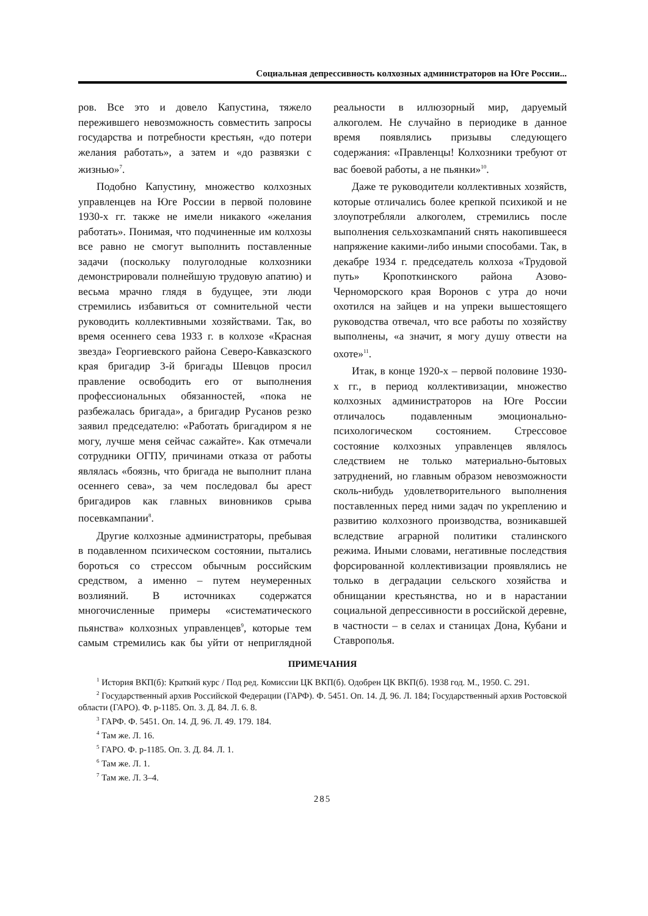Социальная депрессивность колхозных администраторов на Юге России...
ров. Все это и довело Капустина, тяжело пережившего невозможность совместить запросы государства и потребности крестьян, «до потери желания работать», а затем и «до развязки с жизнью»<sup>7</sup>.
Подобно Капустину, множество колхозных управленцев на Юге России в первой половине 1930-х гг. также не имели никакого «желания работать». Понимая, что подчиненные им колхозы все равно не смогут выполнить поставленные задачи (поскольку полуголодные колхозники демонстрировали полнейшую трудовую апатию) и весьма мрачно глядя в будущее, эти люди стремились избавиться от сомнительной чести руководить коллективными хозяйствами. Так, во время осеннего сева 1933 г. в колхозе «Красная звезда» Георгиевского района Северо-Кавказского края бригадир 3-й бригады Шевцов просил правление освободить его от выполнения профессиональных обязанностей, «пока не разбежалась бригада», а бригадир Русанов резко заявил председателю: «Работать бригадиром я не могу, лучше меня сейчас сажайте». Как отмечали сотрудники ОГПУ, причинами отказа от работы являлась «боязнь, что бригада не выполнит плана осеннего сева», за чем последовал бы арест бригадиров как главных виновников срыва посевкампании<sup>8</sup>.
Другие колхозные администраторы, пребывая в подавленном психическом состоянии, пытались бороться со стрессом обычным российским средством, а именно – путем неумеренных возлияний. В источниках содержатся многочисленные примеры «систематического пьянства» колхозных управленцев<sup>9</sup>, которые тем самым стремились как бы уйти от неприглядной реальности в иллюзорный мир, даруемый алкоголем. Не случайно в периодике в данное время появлялись призывы следующего содержания: «Правленцы! Колхозники требуют от вас боевой работы, а не пьянки»<sup>10</sup>.
Даже те руководители коллективных хозяйств, которые отличались более крепкой психикой и не злоупотребляли алкоголем, стремились после выполнения сельхозкампаний снять накопившееся напряжение какими-либо иными способами. Так, в декабре 1934 г. председатель колхоза «Трудовой путь» Кропоткинского района Азово-Черноморского края Воронов с утра до ночи охотился на зайцев и на упреки вышестоящего руководства отвечал, что все работы по хозяйству выполнены, «а значит, я могу душу отвести на охоте»<sup>11</sup>.
Итак, в конце 1920-х – первой половине 1930-х гг., в период коллективизации, множество колхозных администраторов на Юге России отличалось подавленным эмоционально-психологическом состоянием. Стрессовое состояние колхозных управленцев являлось следствием не только материально-бытовых затруднений, но главным образом невозможности сколь-нибудь удовлетворительного выполнения поставленных перед ними задач по укреплению и развитию колхозного производства, возникавшей вследствие аграрной политики сталинского режима. Иными словами, негативные последствия форсированной коллективизации проявлялись не только в деградации сельского хозяйства и обнищании крестьянства, но и в нарастании социальной депрессивности в российской деревне, в частности – в селах и станицах Дона, Кубани и Ставрополья.
ПРИМЕЧАНИЯ
<sup>1</sup> История ВКП(б): Краткий курс / Под ред. Комиссии ЦК ВКП(б). Одобрен ЦК ВКП(б). 1938 год. М., 1950. С. 291.
<sup>2</sup> Государственный архив Российской Федерации (ГАРФ). Ф. 5451. Оп. 14. Д. 96. Л. 184; Государственный архив Ростовской области (ГАРО). Ф. р-1185. Оп. 3. Д. 84. Л. 6. 8.
<sup>3</sup> ГАРФ. Ф. 5451. Оп. 14. Д. 96. Л. 49. 179. 184.
<sup>4</sup> Там же. Л. 16.
<sup>5</sup> ГАРО. Ф. р-1185. Оп. 3. Д. 84. Л. 1.
<sup>6</sup> Там же. Л. 1.
<sup>7</sup> Там же. Л. 3–4.
285